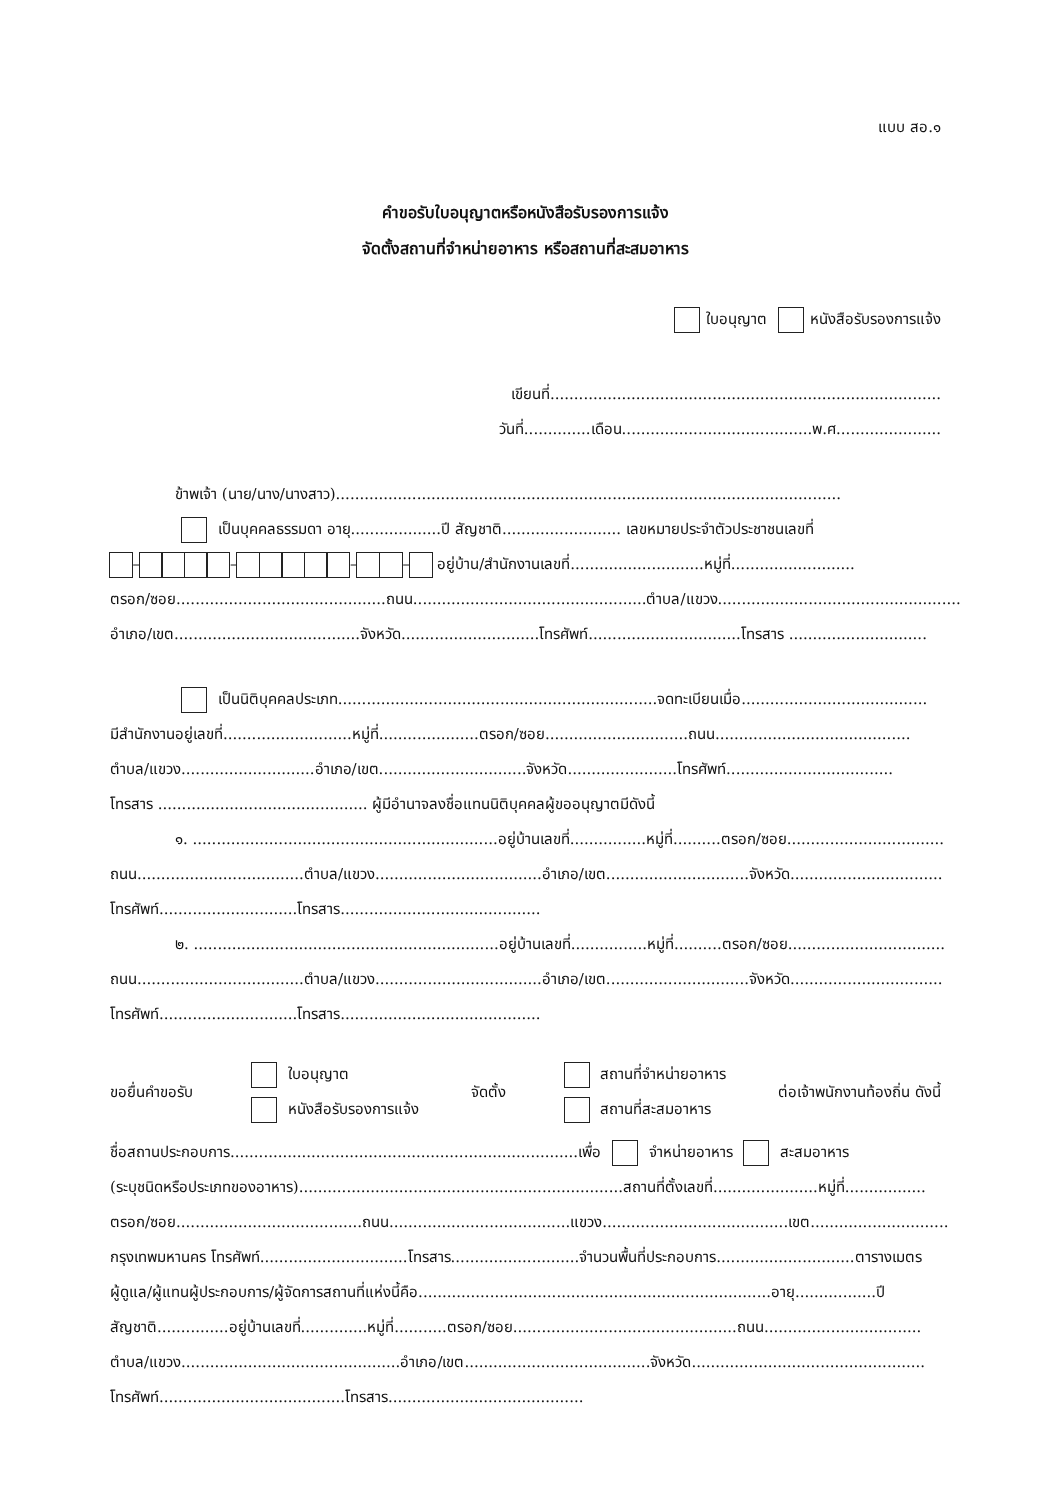แบบ สอ.๑
คำขอรับใบอนุญาตหรือหนังสือรับรองการแจ้ง
จัดตั้งสถานที่จำหน่ายอาหาร หรือสถานที่สะสมอาหาร
ใบอนุญาต หนังสือรับรองการแจ้ง
เขียนที่..................................................................................
วันที่..............เดือน........................................พ.ศ......................
ข้าพเจ้า (นาย/นาง/นางสาว)..........................................................................................................
เป็นบุคคลธรรมดา อายุ...................ปี สัญชาติ......................... เลขหมายประจำตัวประชาชนเลขที่
– – – – อยู่บ้าน/สำนักงานเลขที่............................หมู่ที่..........................
ตรอก/ซอย............................................ถนน.................................................ตำบล/แขวง...................................................
อำเภอ/เขต.......................................จังหวัด.............................โทรศัพท์................................โทรสาร .............................
เป็นนิติบุคคลประเภท...................................................................จดทะเบียนเมื่อ.......................................
มีสำนักงานอยู่เลขที่...........................หมู่ที่.....................ตรอก/ซอย..............................ถนน.........................................
ตำบล/แขวง............................อำเภอ/เขต...............................จังหวัด.......................โทรศัพท์...................................
โทรสาร ............................................ ผู้มีอำนาจลงชื่อแทนนิติบุคคลผู้ขออนุญาตมีดังนี้
๑. ................................................................อยู่บ้านเลขที่................หมู่ที่..........ตรอก/ซอย.................................
ถนน...................................ตำบล/แขวง...................................อำเภอ/เขต..............................จังหวัด................................
โทรศัพท์.............................โทรสาร..........................................
๒. ................................................................อยู่บ้านเลขที่................หมู่ที่..........ตรอก/ซอย.................................
ถนน...................................ตำบล/แขวง...................................อำเภอ/เขต..............................จังหวัด................................
โทรศัพท์.............................โทรสาร..........................................
ขอยื่นคำขอรับ
ใบอนุญาต
หนังสือรับรองการแจ้ง
จัดตั้ง
สถานที่จำหน่ายอาหาร
สถานที่สะสมอาหาร
ต่อเจ้าพนักงานท้องถิ่น ดังนี้
ชื่อสถานประกอบการ.........................................................................เพื่อ จำหน่ายอาหาร สะสมอาหาร
(ระบุชนิดหรือประเภทของอาหาร)....................................................................สถานที่ตั้งเลขที่......................หมู่ที่.................
ตรอก/ซอย.......................................ถนน......................................แขวง.......................................เขต.............................
กรุงเทพมหานคร โทรศัพท์...............................โทรสาร...........................จำนวนพื้นที่ประกอบการ.............................ตารางเมตร
ผู้ดูแล/ผู้แทนผู้ประกอบการ/ผู้จัดการสถานที่แห่งนี้คือ..........................................................................อายุ.................ปี
สัญชาติ...............อยู่บ้านเลขที่..............หมู่ที่...........ตรอก/ซอย...............................................ถนน.................................
ตำบล/แขวง..............................................อำเภอ/เขต.......................................จังหวัด.................................................
โทรศัพท์.......................................โทรสาร.........................................